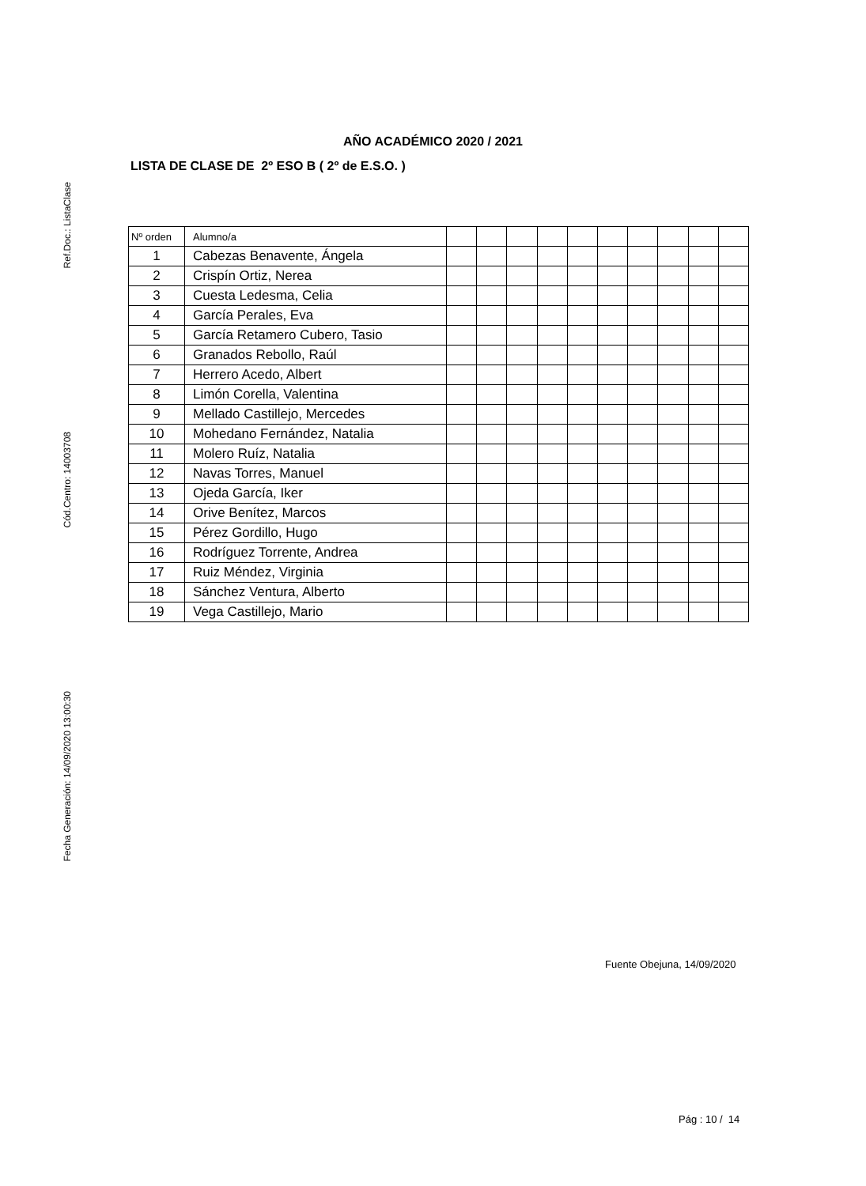Ref.Doc.: ListaClase
Cód.Centro: 14003708
Fecha Generación: 14/09/2020 13:00:30
AÑO ACADÉMICO 2020 / 2021
LISTA DE CLASE DE 2º ESO B ( 2º de E.S.O. )
| Nº orden | Alumno/a | | | | | | | | | | |
| --- | --- | --- | --- | --- | --- | --- | --- | --- | --- | --- | --- |
| 1 | Cabezas Benavente, Ángela | | | | | | | | | | |
| 2 | Crispín Ortiz, Nerea | | | | | | | | | | |
| 3 | Cuesta Ledesma, Celia | | | | | | | | | | |
| 4 | García Perales, Eva | | | | | | | | | | |
| 5 | García Retamero Cubero, Tasio | | | | | | | | | | |
| 6 | Granados Rebollo, Raúl | | | | | | | | | | |
| 7 | Herrero Acedo, Albert | | | | | | | | | | |
| 8 | Limón Corella, Valentina | | | | | | | | | | |
| 9 | Mellado Castillejo, Mercedes | | | | | | | | | | |
| 10 | Mohedano Fernández, Natalia | | | | | | | | | | |
| 11 | Molero Ruíz, Natalia | | | | | | | | | | |
| 12 | Navas Torres, Manuel | | | | | | | | | | |
| 13 | Ojeda García, Iker | | | | | | | | | | |
| 14 | Orive Benítez, Marcos | | | | | | | | | | |
| 15 | Pérez Gordillo, Hugo | | | | | | | | | | |
| 16 | Rodríguez Torrente, Andrea | | | | | | | | | | |
| 17 | Ruiz Méndez, Virginia | | | | | | | | | | |
| 18 | Sánchez Ventura, Alberto | | | | | | | | | | |
| 19 | Vega Castillejo, Mario | | | | | | | | | | |
Fuente Obejuna, 14/09/2020
Pág : 10 / 14